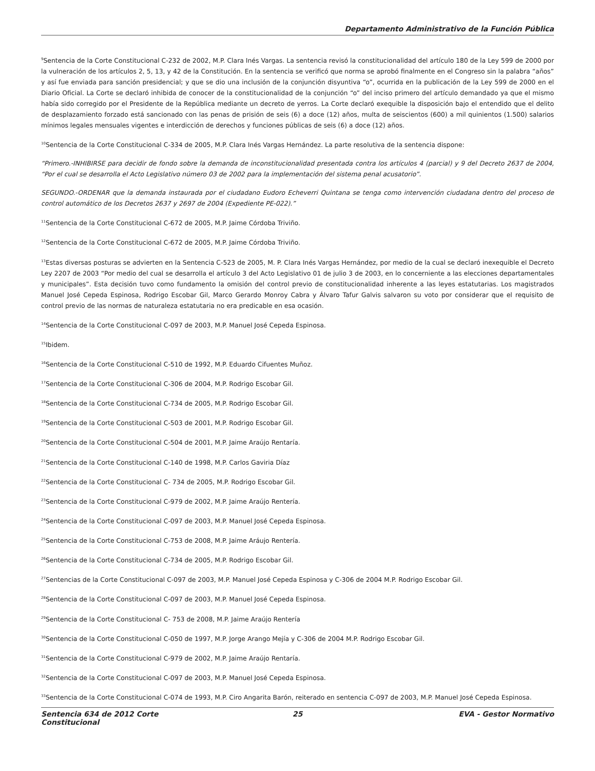Departamento Administrativo de la Función Pública
<sup>9</sup> Sentencia de la Corte Constitucional C-232 de 2002, M.P. Clara Inés Vargas. La sentencia revisó la constitucionalidad del artículo 180 de la Ley 599 de 2000 por la vulneración de los artículos 2, 5, 13, y 42 de la Constitución. En la sentencia se verificó que norma se aprobó finalmente en el Congreso sin la palabra “años” y así fue enviada para sanción presidencial; y que se dio una inclusión de la conjunción disyuntiva “o”, ocurrida en la publicación de la Ley 599 de 2000 en el Diario Oficial. La Corte se declaró inhibida de conocer de la constitucionalidad de la conjunción “o” del inciso primero del artículo demandado ya que el mismo había sido corregido por el Presidente de la República mediante un decreto de yerros. La Corte declaró exequible la disposición bajo el entendido que el delito de desplazamiento forzado está sancionado con las penas de prisión de seis (6) a doce (12) años, multa de seiscientos (600) a mil quinientos (1.500) salarios mínimos legales mensuales vigentes e interdicción de derechos y funciones públicas de seis (6) a doce (12) años.
<sup>10</sup> Sentencia de la Corte Constitucional C-334 de 2005, M.P. Clara Inés Vargas Hernández. La parte resolutiva de la sentencia dispone:
“Primero.-INHIBIRSE para decidir de fondo sobre la demanda de inconstitucionalidad presentada contra los artículos 4 (parcial) y 9 del Decreto 2637 de 2004, “Por el cual se desarrolla el Acto Legislativo número 03 de 2002 para la implementación del sistema penal acusatorio”.
SEGUNDO.-ORDENAR que la demanda instaurada por el ciudadano Eudoro Echeverri Quintana se tenga como intervención ciudadana dentro del proceso de control automático de los Decretos 2637 y 2697 de 2004 (Expediente PE-022).”
<sup>11</sup> Sentencia de la Corte Constitucional C-672 de 2005, M.P. Jaime Córdoba Triviño.
<sup>12</sup> Sentencia de la Corte Constitucional C-672 de 2005, M.P. Jaime Córdoba Triviño.
<sup>13</sup> Estas diversas posturas se advierten en la Sentencia C-523 de 2005, M. P. Clara Inés Vargas Hernández, por medio de la cual se declaró inexequible el Decreto Ley 2207 de 2003 “Por medio del cual se desarrolla el artículo 3 del Acto Legislativo 01 de julio 3 de 2003, en lo concerniente a las elecciones departamentales y municipales”. Esta decisión tuvo como fundamento la omisión del control previo de constitucionalidad inherente a las leyes estatutarias. Los magistrados Manuel José Cepeda Espinosa, Rodrigo Escobar Gil, Marco Gerardo Monroy Cabra y Álvaro Tafur Galvis salvaron su voto por considerar que el requisito de control previo de las normas de naturaleza estatutaria no era predicable en esa ocasión.
<sup>14</sup> Sentencia de la Corte Constitucional C-097 de 2003, M.P. Manuel José Cepeda Espinosa.
<sup>15</sup> Ibidem.
<sup>16</sup> Sentencia de la Corte Constitucional C-510 de 1992, M.P. Eduardo Cifuentes Muñoz.
<sup>17</sup> Sentencia de la Corte Constitucional C-306 de 2004, M.P. Rodrigo Escobar Gil.
<sup>18</sup> Sentencia de la Corte Constitucional C-734 de 2005, M.P. Rodrigo Escobar Gil.
<sup>19</sup> Sentencia de la Corte Constitucional C-503 de 2001, M.P. Rodrigo Escobar Gil.
<sup>20</sup> Sentencia de la Corte Constitucional C-504 de 2001, M.P. Jaime Araújo Rentaría.
<sup>21</sup> Sentencia de la Corte Constitucional C-140 de 1998, M.P. Carlos Gaviria Díaz
<sup>22</sup> Sentencia de la Corte Constitucional C- 734 de 2005, M.P. Rodrigo Escobar Gil.
<sup>23</sup> Sentencia de la Corte Constitucional C-979 de 2002, M.P. Jaime Araújo Rentería.
<sup>24</sup> Sentencia de la Corte Constitucional C-097 de 2003, M.P. Manuel José Cepeda Espinosa.
<sup>25</sup> Sentencia de la Corte Constitucional C-753 de 2008, M.P. Jaime Aráujo Rentería.
<sup>26</sup> Sentencia de la Corte Constitucional C-734 de 2005, M.P. Rodrigo Escobar Gil.
<sup>27</sup> Sentencias de la Corte Constitucional C-097 de 2003, M.P. Manuel José Cepeda Espinosa y C-306 de 2004 M.P. Rodrigo Escobar Gil.
<sup>28</sup> Sentencia de la Corte Constitucional C-097 de 2003, M.P. Manuel José Cepeda Espinosa.
<sup>29</sup> Sentencia de la Corte Constitucional C- 753 de 2008, M.P. Jaime Araújo Rentería
<sup>30</sup> Sentencia de la Corte Constitucional C-050 de 1997, M.P. Jorge Arango Mejía y C-306 de 2004 M.P. Rodrigo Escobar Gil.
<sup>31</sup> Sentencia de la Corte Constitucional C-979 de 2002, M.P. Jaime Araújo Rentaría.
<sup>32</sup> Sentencia de la Corte Constitucional C-097 de 2003, M.P. Manuel José Cepeda Espinosa.
<sup>33</sup> Sentencia de la Corte Constitucional C-074 de 1993, M.P. Ciro Angarita Barón, reiterado en sentencia C-097 de 2003, M.P. Manuel José Cepeda Espinosa.
Sentencia 634 de 2012 Corte Constitucional
25 EVA - Gestor Normativo